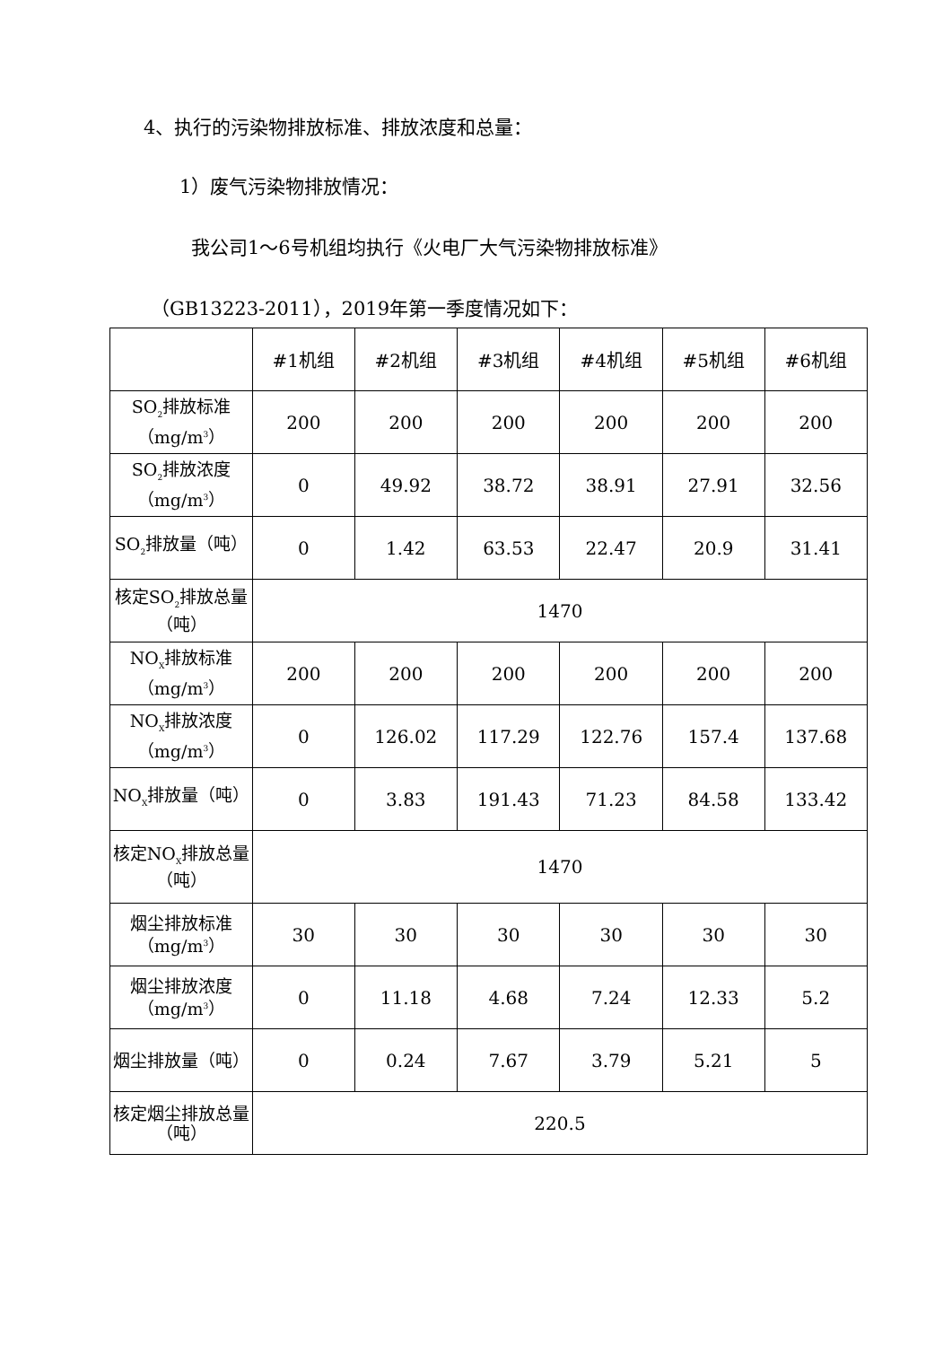4、执行的污染物排放标准、排放浓度和总量：
1）废气污染物排放情况：
我公司1～6号机组均执行《火电厂大气污染物排放标准》
（GB13223-2011），2019年第一季度情况如下：
| | #1机组 | #2机组 | #3机组 | #4机组 | #5机组 | #6机组 |
| SO<sub>2</sub>排放标准（mg/m<sup>3</sup>） | 200 | 200 | 200 | 200 | 200 | 200 |
| SO<sub>2</sub>排放浓度（mg/m<sup>3</sup>） | 0 | 49.92 | 38.72 | 38.91 | 27.91 | 32.56 |
| SO<sub>2</sub>排放量（吨） | 0 | 1.42 | 63.53 | 22.47 | 20.9 | 31.41 |
| 核定SO<sub>2</sub>排放总量（吨） | 1470 | | | | | |
| NO<sub>X</sub>排放标准（mg/m<sup>3</sup>） | 200 | 200 | 200 | 200 | 200 | 200 |
| NO<sub>X</sub>排放浓度（mg/m<sup>3</sup>） | 0 | 126.02 | 117.29 | 122.76 | 157.4 | 137.68 |
| NO<sub>X</sub>排放量（吨） | 0 | 3.83 | 191.43 | 71.23 | 84.58 | 133.42 |
| 核定NO<sub>X</sub>排放总量（吨） | 1470 | | | | | |
| 烟尘排放标准（mg/m<sup>3</sup>） | 30 | 30 | 30 | 30 | 30 | 30 |
| 烟尘排放浓度（mg/m<sup>3</sup>） | 0 | 11.18 | 4.68 | 7.24 | 12.33 | 5.2 |
| 烟尘排放量（吨） | 0 | 0.24 | 7.67 | 3.79 | 5.21 | 5 |
| 核定烟尘排放总量（吨） | 220.5 | | | | | |